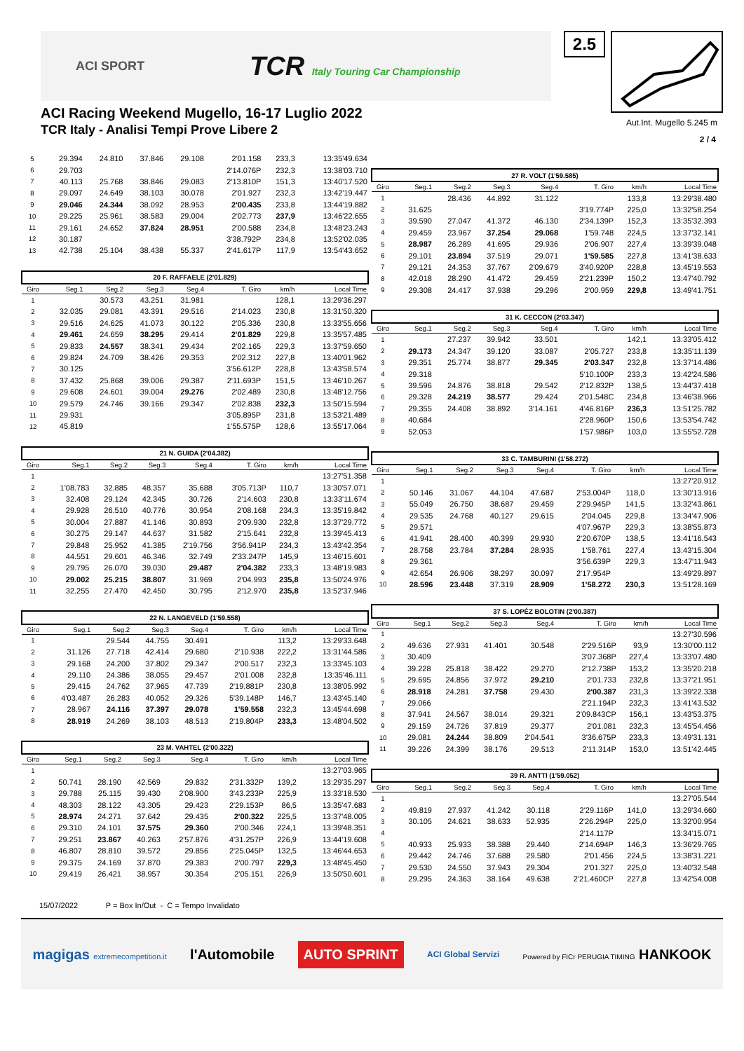ACI SPORT
TCR Italy Touring Car Championship
2.5
ACI Racing Weekend Mugello, 16-17 Luglio 2022
TCR Italy - Analisi Tempi Prove Libere 2
Aut.Int. Mugello 5.245 m
2 / 4
| 5 | 29.394 | 24.810 | 37.846 | 29.108 | 2'01.158 | 233,3 | 13:35'49.634 |
| 6 | 29.703 | | | | 2'14.076P | 232,3 | 13:38'03.710 |
| 7 | 40.113 | 25.768 | 38.846 | 29.083 | 2'13.810P | 151,3 | 13:40'17.520 |
| 8 | 29.097 | 24.649 | 38.103 | 30.078 | 2'01.927 | 232,3 | 13:42'19.447 |
| 9 | 29.046 | 24.344 | 38.092 | 28.953 | 2'00.435 | 233,8 | 13:44'19.882 |
| 10 | 29.225 | 25.961 | 38.583 | 29.004 | 2'02.773 | 237,9 | 13:46'22.655 |
| 11 | 29.161 | 24.652 | 37.824 | 28.951 | 2'00.588 | 234,8 | 13:48'23.243 |
| 12 | 30.187 | | | | 3'38.792P | 234,8 | 13:52'02.035 |
| 13 | 42.738 | 25.104 | 38.438 | 55.337 | 2'41.617P | 117,9 | 13:54'43.652 |
| 20 F. RAFFAELE (2'01.829) | | | | | | | |
| Giro | Seg.1 | Seg.2 | Seg.3 | Seg.4 | T. Giro | km/h | Local Time |
| 1 | | 30.573 | 43.251 | 31.981 | | 128,1 | 13:29'36.297 |
| 2 | 32.035 | 29.081 | 43.391 | 29.516 | 2'14.023 | 230,8 | 13:31'50.320 |
| 3 | 29.516 | 24.625 | 41.073 | 30.122 | 2'05.336 | 230,8 | 13:33'55.656 |
| 4 | 29.461 | 24.659 | 38.295 | 29.414 | 2'01.829 | 229,8 | 13:35'57.485 |
| 5 | 29.833 | 24.557 | 38.341 | 29.434 | 2'02.165 | 229,3 | 13:37'59.650 |
| 6 | 29.824 | 24.709 | 38.426 | 29.353 | 2'02.312 | 227,8 | 13:40'01.962 |
| 7 | 30.125 | | | | 3'56.612P | 228,8 | 13:43'58.574 |
| 8 | 37.432 | 25.868 | 39.006 | 29.387 | 2'11.693P | 151,5 | 13:46'10.267 |
| 9 | 29.608 | 24.601 | 39.004 | 29.276 | 2'02.489 | 230,8 | 13:48'12.756 |
| 10 | 29.579 | 24.746 | 39.166 | 29.347 | 2'02.838 | 232,3 | 13:50'15.594 |
| 11 | 29.931 | | | | 3'05.895P | 231,8 | 13:53'21.489 |
| 12 | 45.819 | | | | 1'55.575P | 128,6 | 13:55'17.064 |
| 21 N. GUIDA (2'04.382) | | | | | | | |
| Giro | Seg.1 | Seg.2 | Seg.3 | Seg.4 | T. Giro | km/h | Local Time |
| 1 | | | | | | | 13:27'51.358 |
| 2 | 1'08.783 | 32.885 | 48.357 | 35.688 | 3'05.713P | 110,7 | 13:30'57.071 |
| 3 | 32.408 | 29.124 | 42.345 | 30.726 | 2'14.603 | 230,8 | 13:33'11.674 |
| 4 | 29.928 | 26.510 | 40.776 | 30.954 | 2'08.168 | 234,3 | 13:35'19.842 |
| 5 | 30.004 | 27.887 | 41.146 | 30.893 | 2'09.930 | 232,8 | 13:37'29.772 |
| 6 | 30.275 | 29.147 | 44.637 | 31.582 | 2'15.641 | 232,8 | 13:39'45.413 |
| 7 | 29.848 | 25.952 | 41.385 | 2'19.756 | 3'56.941P | 234,3 | 13:43'42.354 |
| 8 | 44.551 | 29.601 | 46.346 | 32.749 | 2'33.247P | 145,9 | 13:46'15.601 |
| 9 | 29.795 | 26.070 | 39.030 | 29.487 | 2'04.382 | 233,3 | 13:48'19.983 |
| 10 | 29.002 | 25.215 | 38.807 | 31.969 | 2'04.993 | 235,8 | 13:50'24.976 |
| 11 | 32.255 | 27.470 | 42.450 | 30.795 | 2'12.970 | 235,8 | 13:52'37.946 |
| 22 N. LANGEVELD (1'59.558) | | | | | | | |
| Giro | Seg.1 | Seg.2 | Seg.3 | Seg.4 | T. Giro | km/h | Local Time |
| 1 | | 29.544 | 44.755 | 30.491 | | 113,2 | 13:29'33.648 |
| 2 | 31.126 | 27.718 | 42.414 | 29.680 | 2'10.938 | 222,2 | 13:31'44.586 |
| 3 | 29.168 | 24.200 | 37.802 | 29.347 | 2'00.517 | 232,3 | 13:33'45.103 |
| 4 | 29.110 | 24.386 | 38.055 | 29.457 | 2'01.008 | 232,8 | 13:35'46.111 |
| 5 | 29.415 | 24.762 | 37.965 | 47.739 | 2'19.881P | 230,8 | 13:38'05.992 |
| 6 | 4'03.487 | 26.283 | 40.052 | 29.326 | 5'39.148P | 146,7 | 13:43'45.140 |
| 7 | 28.967 | 24.116 | 37.397 | 29.078 | 1'59.558 | 232,3 | 13:45'44.698 |
| 8 | 28.919 | 24.269 | 38.103 | 48.513 | 2'19.804P | 233,3 | 13:48'04.502 |
| 23 M. VAHTEL (2'00.322) | | | | | | | |
| Giro | Seg.1 | Seg.2 | Seg.3 | Seg.4 | T. Giro | km/h | Local Time |
| 1 | | | | | | | 13:27'03.965 |
| 2 | 50.741 | 28.190 | 42.569 | 29.832 | 2'31.332P | 139,2 | 13:29'35.297 |
| 3 | 29.788 | 25.115 | 39.430 | 2'08.900 | 3'43.233P | 225,9 | 13:33'18.530 |
| 4 | 48.303 | 28.122 | 43.305 | 29.423 | 2'29.153P | 86,5 | 13:35'47.683 |
| 5 | 28.974 | 24.271 | 37.642 | 29.435 | 2'00.322 | 225,5 | 13:37'48.005 |
| 6 | 29.310 | 24.101 | 37.575 | 29.360 | 2'00.346 | 224,1 | 13:39'48.351 |
| 7 | 29.251 | 23.867 | 40.263 | 2'57.876 | 4'31.257P | 226,9 | 13:44'19.608 |
| 8 | 46.807 | 28.810 | 39.572 | 29.856 | 2'25.045P | 132,5 | 13:46'44.653 |
| 9 | 29.375 | 24.169 | 37.870 | 29.383 | 2'00.797 | 229,3 | 13:48'45.450 |
| 10 | 29.419 | 26.421 | 38.957 | 30.354 | 2'05.151 | 226,9 | 13:50'50.601 |
| 27 R. VOLT (1'59.585) | | | | | | | |
| Giro | Seg.1 | Seg.2 | Seg.3 | Seg.4 | T. Giro | km/h | Local Time |
| 1 | | 28.436 | 44.892 | 31.122 | | 133,8 | 13:29'38.480 |
| 2 | 31.625 | | | | 3'19.774P | 225,0 | 13:32'58.254 |
| 3 | 39.590 | 27.047 | 41.372 | 46.130 | 2'34.139P | 152,3 | 13:35'32.393 |
| 4 | 29.459 | 23.967 | 37.254 | 29.068 | 1'59.748 | 224,5 | 13:37'32.141 |
| 5 | 28.987 | 26.289 | 41.695 | 29.936 | 2'06.907 | 227,4 | 13:39'39.048 |
| 6 | 29.101 | 23.894 | 37.519 | 29.071 | 1'59.585 | 227,8 | 13:41'38.633 |
| 7 | 29.121 | 24.353 | 37.767 | 2'09.679 | 3'40.920P | 228,8 | 13:45'19.553 |
| 8 | 42.018 | 28.290 | 41.472 | 29.459 | 2'21.239P | 150,2 | 13:47'40.792 |
| 9 | 29.308 | 24.417 | 37.938 | 29.296 | 2'00.959 | 229,8 | 13:49'41.751 |
| 31 K. CECCON (2'03.347) | | | | | | | |
| Giro | Seg.1 | Seg.2 | Seg.3 | Seg.4 | T. Giro | km/h | Local Time |
| 1 | | 27.237 | 39.942 | 33.501 | | 142,1 | 13:33'05.412 |
| 2 | 29.173 | 24.347 | 39.120 | 33.087 | 2'05.727 | 233,8 | 13:35'11.139 |
| 3 | 29.351 | 25.774 | 38.877 | 29.345 | 2'03.347 | 232,8 | 13:37'14.486 |
| 4 | 29.318 | | | | 5'10.100P | 233,3 | 13:42'24.586 |
| 5 | 39.596 | 24.876 | 38.818 | 29.542 | 2'12.832P | 138,5 | 13:44'37.418 |
| 6 | 29.328 | 24.219 | 38.577 | 29.424 | 2'01.548C | 234,8 | 13:46'38.966 |
| 7 | 29.355 | 24.408 | 38.892 | 3'14.161 | 4'46.816P | 236,3 | 13:51'25.782 |
| 8 | 40.684 | | | | 2'28.960P | 150,6 | 13:53'54.742 |
| 9 | 52.053 | | | | 1'57.986P | 103,0 | 13:55'52.728 |
| 33 C. TAMBURINI (1'58.272) | | | | | | | |
| Giro | Seg.1 | Seg.2 | Seg.3 | Seg.4 | T. Giro | km/h | Local Time |
| 1 | | | | | | | 13:27'20.912 |
| 2 | 50.146 | 31.067 | 44.104 | 47.687 | 2'53.004P | 118,0 | 13:30'13.916 |
| 3 | 55.049 | 26.750 | 38.687 | 29.459 | 2'29.945P | 141,5 | 13:32'43.861 |
| 4 | 29.535 | 24.768 | 40.127 | 29.615 | 2'04.045 | 229,8 | 13:34'47.906 |
| 5 | 29.571 | | | | 4'07.967P | 229,3 | 13:38'55.873 |
| 6 | 41.941 | 28.400 | 40.399 | 29.930 | 2'20.670P | 138,5 | 13:41'16.543 |
| 7 | 28.758 | 23.784 | 37.284 | 28.935 | 1'58.761 | 227,4 | 13:43'15.304 |
| 8 | 29.361 | | | | 3'56.639P | 229,3 | 13:47'11.943 |
| 9 | 42.654 | 26.906 | 38.297 | 30.097 | 2'17.954P | | 13:49'29.897 |
| 10 | 28.596 | 23.448 | 37.319 | 28.909 | 1'58.272 | 230,3 | 13:51'28.169 |
| 37 S. LOPÉZ BOLOTIN (2'00.387) | | | | | | | |
| Giro | Seg.1 | Seg.2 | Seg.3 | Seg.4 | T. Giro | km/h | Local Time |
| 1 | | | | | | | 13:27'30.596 |
| 2 | 49.636 | 27.931 | 41.401 | 30.548 | 2'29.516P | 93,9 | 13:30'00.112 |
| 3 | 30.409 | | | | 3'07.368P | 227,4 | 13:33'07.480 |
| 4 | 39.228 | 25.818 | 38.422 | 29.270 | 2'12.738P | 153,2 | 13:35'20.218 |
| 5 | 29.695 | 24.856 | 37.972 | 29.210 | 2'01.733 | 232,8 | 13:37'21.951 |
| 6 | 28.918 | 24.281 | 37.758 | 29.430 | 2'00.387 | 231,3 | 13:39'22.338 |
| 7 | 29.066 | | | | 2'21.194P | 232,3 | 13:41'43.532 |
| 8 | 37.941 | 24.567 | 38.014 | 29.321 | 2'09.843CP | 156,1 | 13:43'53.375 |
| 9 | 29.159 | 24.726 | 37.819 | 29.377 | 2'01.081 | 232,3 | 13:45'54.456 |
| 10 | 29.081 | 24.244 | 38.809 | 2'04.541 | 3'36.675P | 233,3 | 13:49'31.131 |
| 11 | 39.226 | 24.399 | 38.176 | 29.513 | 2'11.314P | 153,0 | 13:51'42.445 |
| 39 R. ANTTI (1'59.052) | | | | | | | |
| Giro | Seg.1 | Seg.2 | Seg.3 | Seg.4 | T. Giro | km/h | Local Time |
| 1 | | | | | | | 13:27'05.544 |
| 2 | 49.819 | 27.937 | 41.242 | 30.118 | 2'29.116P | 141,0 | 13:29'34.660 |
| 3 | 30.105 | 24.621 | 38.633 | 52.935 | 2'26.294P | 225,0 | 13:32'00.954 |
| 4 | | | | | 2'14.117P | | 13:34'15.071 |
| 5 | 40.933 | 25.933 | 38.388 | 29.440 | 2'14.694P | 146,3 | 13:36'29.765 |
| 6 | 29.442 | 24.746 | 37.688 | 29.580 | 2'01.456 | 224,5 | 13:38'31.221 |
| 7 | 29.530 | 24.550 | 37.943 | 29.304 | 2'01.327 | 225,0 | 13:40'32.548 |
| 8 | 29.295 | 24.363 | 38.164 | 49.638 | 2'21.460CP | 227,8 | 13:42'54.008 |
15/07/2022 P = Box In/Out - C = Tempo Invalidato
magigas extremecompetition.it
l'Automobile
AUTO SPRINT
ACI Global Servizi
Powered by FICr PERUGIA TIMING HANKOOK